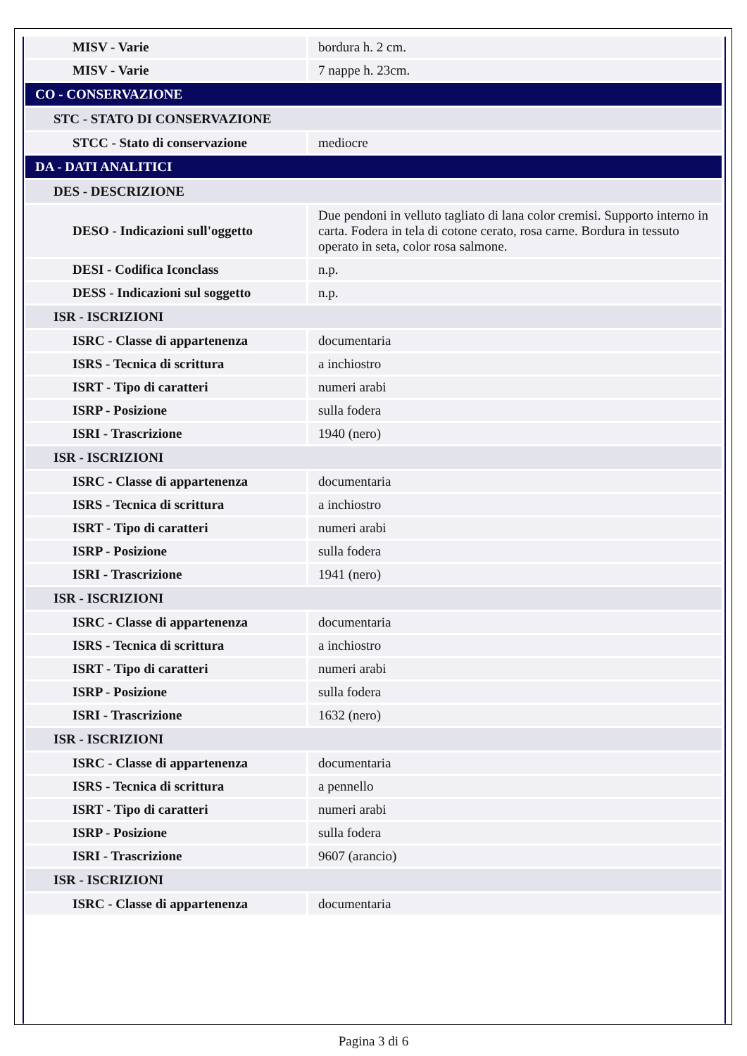| MISV - Varie | bordura h. 2 cm. |
| MISV - Varie | 7 nappe h. 23cm. |
| CO - CONSERVAZIONE | |
| STC - STATO DI CONSERVAZIONE | |
| STCC - Stato di conservazione | mediocre |
| DA - DATI ANALITICI | |
| DES - DESCRIZIONE | |
| DESO - Indicazioni sull'oggetto | Due pendoni in velluto tagliato di lana color cremisi. Supporto interno in carta. Fodera in tela di cotone cerato, rosa carne. Bordura in tessuto operato in seta, color rosa salmone. |
| DESI - Codifica Iconclass | n.p. |
| DESS - Indicazioni sul soggetto | n.p. |
| ISR - ISCRIZIONI | |
| ISRC - Classe di appartenenza | documentaria |
| ISRS - Tecnica di scrittura | a inchiostro |
| ISRT - Tipo di caratteri | numeri arabi |
| ISRP - Posizione | sulla fodera |
| ISRI - Trascrizione | 1940 (nero) |
| ISR - ISCRIZIONI | |
| ISRC - Classe di appartenenza | documentaria |
| ISRS - Tecnica di scrittura | a inchiostro |
| ISRT - Tipo di caratteri | numeri arabi |
| ISRP - Posizione | sulla fodera |
| ISRI - Trascrizione | 1941 (nero) |
| ISR - ISCRIZIONI | |
| ISRC - Classe di appartenenza | documentaria |
| ISRS - Tecnica di scrittura | a inchiostro |
| ISRT - Tipo di caratteri | numeri arabi |
| ISRP - Posizione | sulla fodera |
| ISRI - Trascrizione | 1632 (nero) |
| ISR - ISCRIZIONI | |
| ISRC - Classe di appartenenza | documentaria |
| ISRS - Tecnica di scrittura | a pennello |
| ISRT - Tipo di caratteri | numeri arabi |
| ISRP - Posizione | sulla fodera |
| ISRI - Trascrizione | 9607 (arancio) |
| ISR - ISCRIZIONI | |
| ISRC - Classe di appartenenza | documentaria |
Pagina 3 di 6